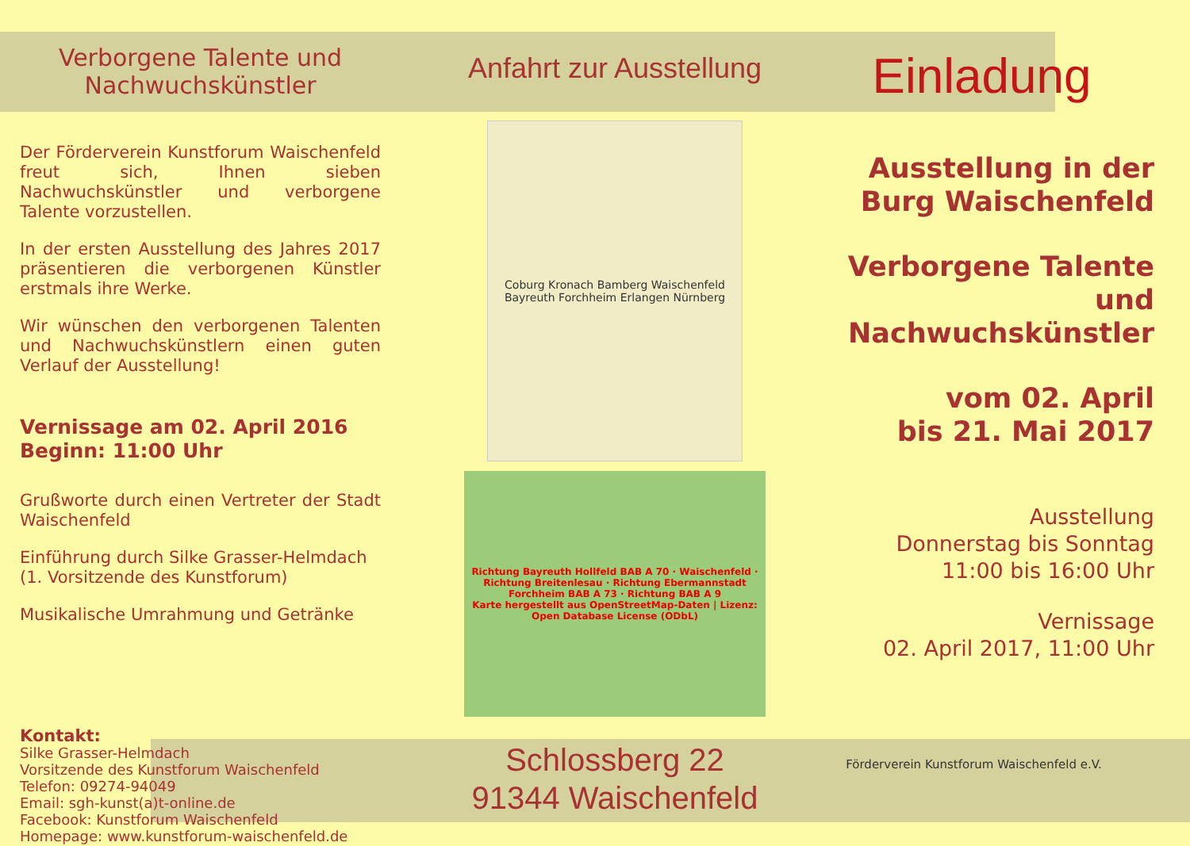Verborgene Talente und Nachwuchskünstler
Der Förderverein Kunstforum Waischenfeld freut sich, Ihnen sieben Nachwuchskünstler und verborgene Talente vorzustellen.
In der ersten Ausstellung des Jahres 2017 präsentieren die verborgenen Künstler erstmals ihre Werke.
Wir wünschen den verborgenen Talenten und Nachwuchskünstlern einen guten Verlauf der Ausstellung!
Vernissage am 02. April 2016
Beginn: 11:00 Uhr
Grußworte durch einen Vertreter der Stadt Waischenfeld
Einführung durch Silke Grasser-Helmdach (1. Vorsitzende des Kunstforum)
Musikalische Umrahmung und Getränke
Kontakt:
Silke Grasser-Helmdach
Vorsitzende des Kunstforum Waischenfeld
Telefon: 09274-94049
Email: sgh-kunst(a)t-online.de
Facebook: Kunstforum Waischenfeld
Homepage: www.kunstforum-waischenfeld.de
Anfahrt zur Ausstellung
Coburg Kronach Bamberg Waischenfeld Bayreuth Forchheim Erlangen Nürnberg
Richtung Bayreuth Hollfeld BAB A 70 · Waischenfeld · Richtung Breitenlesau · Richtung Ebermannstadt Forchheim BAB A 73 · Richtung BAB A 9
Karte hergestellt aus OpenStreetMap-Daten | Lizenz: Open Database License (ODbL)
Schlossberg 22
91344 Waischenfeld
Einladung
Ausstellung in der
Burg Waischenfeld
Verborgene Talente und
Nachwuchskünstler
vom 02. April
bis 21. Mai 2017
Ausstellung
Donnerstag bis Sonntag
11:00 bis 16:00 Uhr
Vernissage
02. April 2017, 11:00 Uhr
Förderverein Kunstforum Waischenfeld e.V.